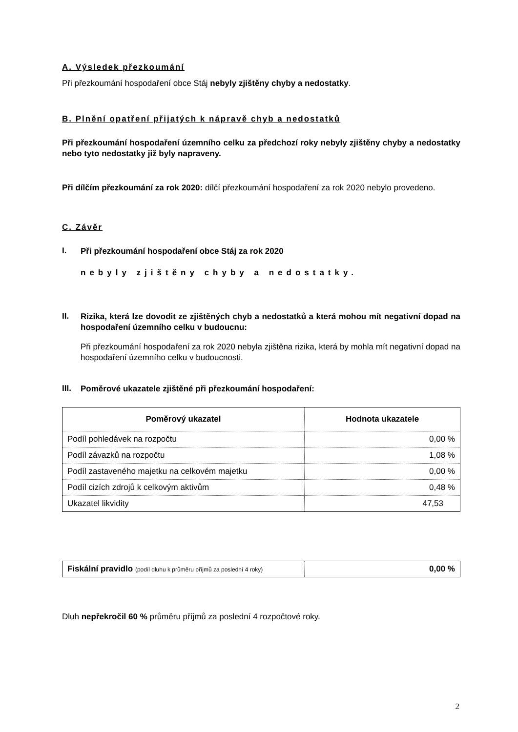A. Výsledek přezkoumání
Při přezkoumání hospodaření obce Stáj nebyly zjištěny chyby a nedostatky.
B. Plnění opatření přijatých k nápravě chyb a nedostatků
Při přezkoumání hospodaření územního celku za předchozí roky nebyly zjištěny chyby a nedostatky nebo tyto nedostatky již byly napraveny.
Při dílčím přezkoumání za rok 2020: dílčí přezkoumání hospodaření za rok 2020 nebylo provedeno.
C. Závěr
I.
Při přezkoumání hospodaření obce Stáj za rok 2020
nebyly zjištěny chyby a nedostatky.
II.
Rizika, která lze dovodit ze zjištěných chyb a nedostatků a která mohou mít negativní dopad na hospodaření územního celku v budoucnu:
Při přezkoumání hospodaření za rok 2020 nebyla zjištěna rizika, která by mohla mít negativní dopad na hospodaření územního celku v budoucnosti.
III.
Poměrové ukazatele zjištěné při přezkoumání hospodaření:
| Poměrový ukazatel | Hodnota ukazatele |
| --- | --- |
| Podíl pohledávek na rozpočtu | 0,00 % |
| Podíl závazků na rozpočtu | 1,08 % |
| Podíl zastaveného majetku na celkovém majetku | 0,00 % |
| Podíl cizích zdrojů k celkovým aktivům | 0,48 % |
| Ukazatel likvidity | 47,53 |
| Fiskální pravidlo (podíl dluhu k průměru příjmů za poslední 4 roky) | 0,00 % |
Dluh nepřekročil 60 % průměru příjmů za poslední 4 rozpočtové roky.
2